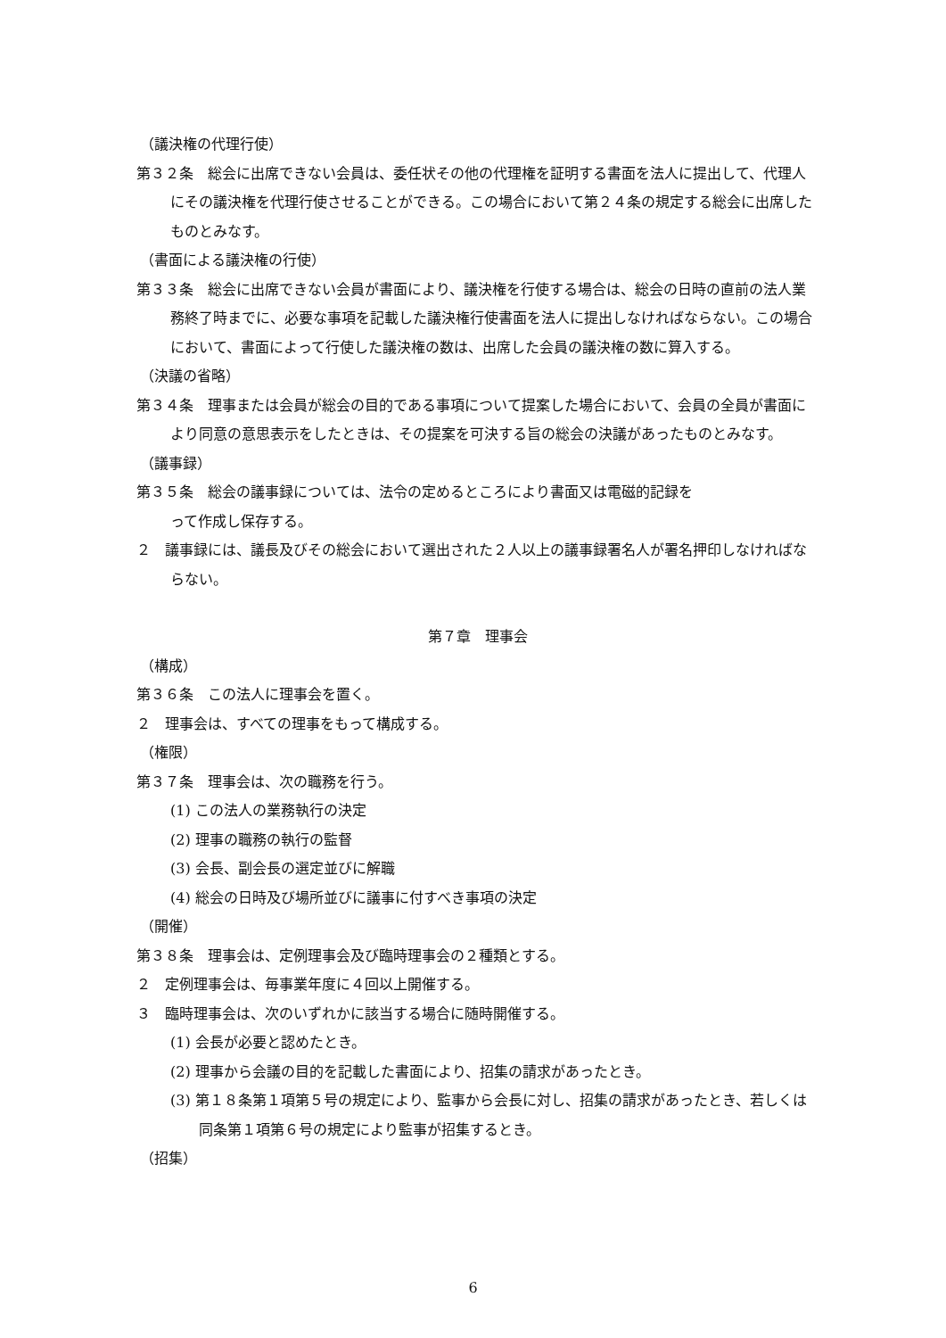（議決権の代理行使）
第３２条　総会に出席できない会員は、委任状その他の代理権を証明する書面を法人に提出して、代理人にその議決権を代理行使させることができる。この場合において第２４条の規定する総会に出席したものとみなす。
（書面による議決権の行使）
第３３条　総会に出席できない会員が書面により、議決権を行使する場合は、総会の日時の直前の法人業務終了時までに、必要な事項を記載した議決権行使書面を法人に提出しなければならない。この場合において、書面によって行使した議決権の数は、出席した会員の議決権の数に算入する。
（決議の省略）
第３４条　理事または会員が総会の目的である事項について提案した場合において、会員の全員が書面により同意の意思表示をしたときは、その提案を可決する旨の総会の決議があったものとみなす。
（議事録）
第３５条　総会の議事録については、法令の定めるところにより書面又は電磁的記録を
って作成し保存する。
２　議事録には、議長及びその総会において選出された２人以上の議事録署名人が署名押印しなければならない。
第７章　理事会
（構成）
第３６条　この法人に理事会を置く。
２　理事会は、すべての理事をもって構成する。
（権限）
第３７条　理事会は、次の職務を行う。
(1) この法人の業務執行の決定
(2) 理事の職務の執行の監督
(3) 会長、副会長の選定並びに解職
(4) 総会の日時及び場所並びに議事に付すべき事項の決定
（開催）
第３８条　理事会は、定例理事会及び臨時理事会の２種類とする。
２　定例理事会は、毎事業年度に４回以上開催する。
３　臨時理事会は、次のいずれかに該当する場合に随時開催する。
(1) 会長が必要と認めたとき。
(2) 理事から会議の目的を記載した書面により、招集の請求があったとき。
(3) 第１８条第１項第５号の規定により、監事から会長に対し、招集の請求があったとき、若しくは同条第１項第６号の規定により監事が招集するとき。
（招集）
6